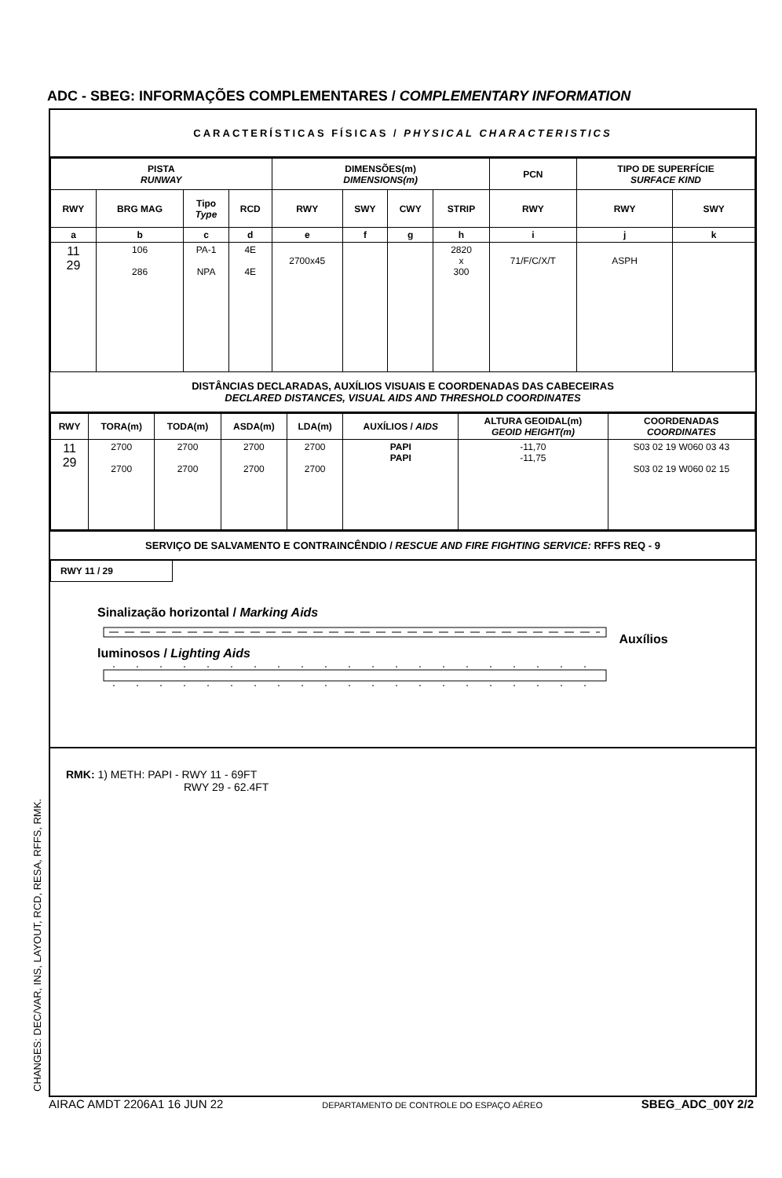ADC - SBEG: INFORMAÇÕES COMPLEMENTARES / COMPLEMENTARY INFORMATION
CARACTERÍSTICAS FÍSICAS / PHYSICAL CHARACTERISTICS
| PISTA RUNWAY | | | | DIMENSÕES(m) DIMENSIONS(m) | | | | PCN | TIPO DE SUPERFÍCIE SURFACE KIND | |
| --- | --- | --- | --- | --- | --- | --- | --- | --- | --- | --- |
| RWY | BRG MAG | Tipo Type | RCD | RWY | SWY | CWY | STRIP | RWY | RWY | SWY |
| a | b | c | d | e | f | g | h | i | j | k |
| 11 29 | 106 286 | PA-1 NPA | 4E 4E | 2700x45 | | | 2820 x 300 | 71/F/C/X/T | ASPH | |
DISTÂNCIAS DECLARADAS, AUXÍLIOS VISUAIS E COORDENADAS DAS CABECEIRAS
DECLARED DISTANCES, VISUAL AIDS AND THRESHOLD COORDINATES
| RWY | TORA(m) | TODA(m) | ASDA(m) | LDA(m) | AUXÍLIOS / AIDS | ALTURA GEOIDAL(m) GEOID HEIGHT(m) | COORDENADAS COORDINATES |
| --- | --- | --- | --- | --- | --- | --- | --- |
| 11 29 | 2700 2700 | 2700 2700 | 2700 2700 | 2700 2700 | PAPI PAPI | -11,70 -11,75 | S03 02 19 W060 03 43 S03 02 19 W060 02 15 |
SERVIÇO DE SALVAMENTO E CONTRAINCÊNDIO / RESCUE AND FIRE FIGHTING SERVICE: RFFS REQ - 9
RWY 11 / 29
Sinalização horizontal / Marking Aids Auxílios luminosos / Lighting Aids
RMK: 1) METH: PAPI - RWY 11 - 69FT
RWY 29 - 62.4FT
CHANGES: DEC/VAR, INS, LAYOUT, RCD, RESA, RFFS, RMK. AIRAC AMDT 2206A1 16 JUN 22 DEPARTAMENTO DE CONTROLE DO ESPAÇO AÉREO SBEG_ADC_00Y 2/2